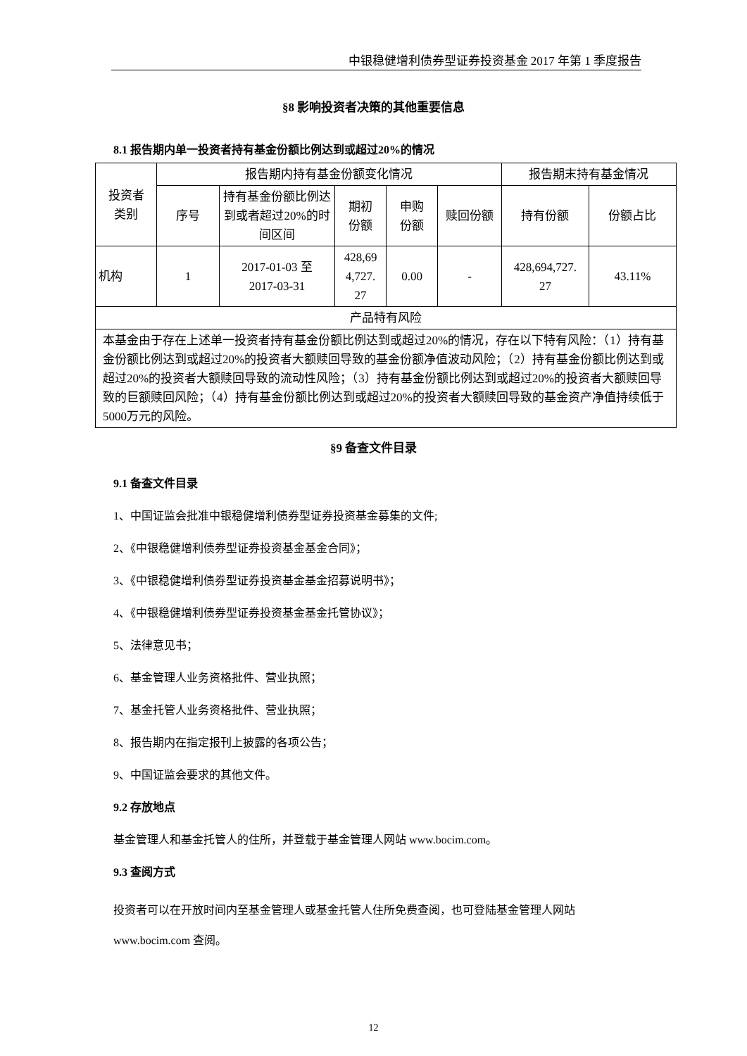中银稳健增利债券型证券投资基金 2017 年第 1 季度报告
§8 影响投资者决策的其他重要信息
8.1 报告期内单一投资者持有基金份额比例达到或超过20%的情况
| 投资者 类别 | 报告期内持有基金份额变化情况 | | | | | 报告期末持有基金情况 | |
| --- | --- | --- | --- | --- | --- | --- | --- |
| | 序号 | 持有基金份额比例达到或者超过20%的时间区间 | 期初 份额 | 申购 份额 | 赎回份额 | 持有份额 | 份额占比 |
| 机构 | 1 | 2017-01-03 至 2017-03-31 | 428,69 4,727. 27 | 0.00 | - | 428,694,727. 27 | 43.11% |
| 产品特有风险 | | | | | | | |
| 本基金由于存在上述单一投资者持有基金份额比例达到或超过20%的情况，存在以下特有风险：（1）持有基金份额比例达到或超过20%的投资者大额赎回导致的基金份额净值波动风险；（2）持有基金份额比例达到或超过20%的投资者大额赎回导致的流动性风险；（3）持有基金份额比例达到或超过20%的投资者大额赎回导致的巨额赎回风险；（4）持有基金份额比例达到或超过20%的投资者大额赎回导致的基金资产净值持续低于5000万元的风险。 | | | | | | | |
§9 备查文件目录
9.1 备查文件目录
1、中国证监会批准中银稳健增利债券型证券投资基金募集的文件;
2、《中银稳健增利债券型证券投资基金基金合同》；
3、《中银稳健增利债券型证券投资基金基金招募说明书》；
4、《中银稳健增利债券型证券投资基金基金托管协议》；
5、法律意见书；
6、基金管理人业务资格批件、营业执照；
7、基金托管人业务资格批件、营业执照；
8、报告期内在指定报刊上披露的各项公告；
9、中国证监会要求的其他文件。
9.2 存放地点
基金管理人和基金托管人的住所，并登载于基金管理人网站 www.bocim.com。
9.3 查阅方式
投资者可以在开放时间内至基金管理人或基金托管人住所免费查阅，也可登陆基金管理人网站 www.bocim.com 查阅。
12